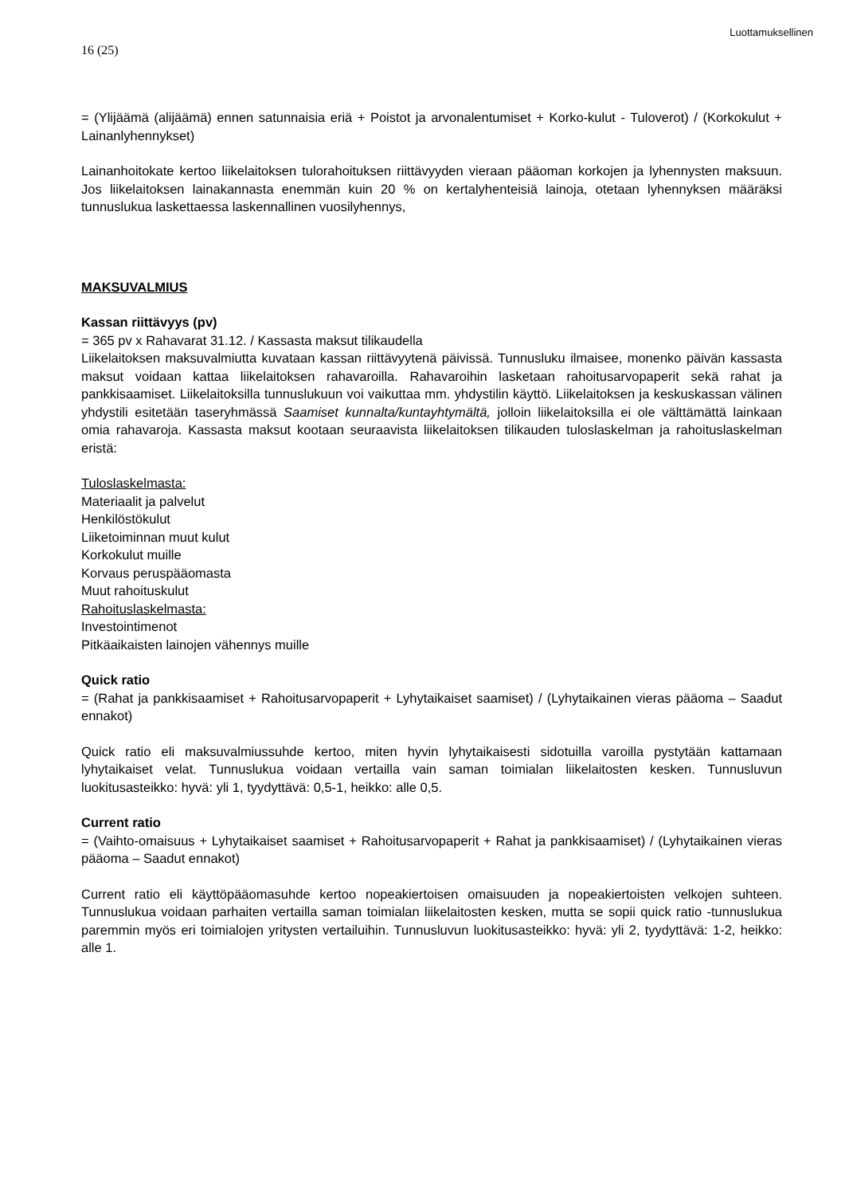Luottamuksellinen
16 (25)
= (Ylijäämä (alijäämä) ennen satunnaisia eriä + Poistot ja arvonalentumiset + Korko-kulut - Tuloverot) / (Korkokulut + Lainanlyhennykset)
Lainanhoitokate kertoo liikelaitoksen tulorahoituksen riittävyyden vieraan pääoman korkojen ja lyhennysten maksuun. Jos liikelaitoksen lainakannasta enemmän kuin 20 % on kertalyhenteisiä lainoja, otetaan lyhennyksen määräksi tunnuslukua laskettaessa laskennallinen vuosilyhennys,
MAKSUVALMIUS
Kassan riittävyys (pv)
= 365 pv x Rahavarat 31.12. / Kassasta maksut tilikaudella
Liikelaitoksen maksuvalmiutta kuvataan kassan riittävyytenä päivissä. Tunnusluku ilmaisee, monenko päivän kassasta maksut voidaan kattaa liikelaitoksen rahavaroilla. Rahavaroihin lasketaan rahoitusarvopaperit sekä rahat ja pankkisaamiset. Liikelaitoksilla tunnuslukuun voi vaikuttaa mm. yhdystilin käyttö. Liikelaitoksen ja keskuskassan välinen yhdystili esitetään taseryhmässä Saamiset kunnalta/kuntayhtymältä, jolloin liikelaitoksilla ei ole välttämättä lainkaan omia rahavaroja. Kassasta maksut kootaan seuraavista liikelaitoksen tilikauden tuloslaskelman ja rahoituslaskelman eristä:
Tuloslaskelmasta:
Materiaalit ja palvelut
Henkilöstökulut
Liiketoiminnan muut kulut
Korkokulut muille
Korvaus peruspääomasta
Muut rahoituskulut
Rahoituslaskelmasta:
Investointimenot
Pitkäaikaisten lainojen vähennys muille
Quick ratio
= (Rahat ja pankkisaamiset + Rahoitusarvopaperit + Lyhytaikaiset saamiset) / (Lyhytaikainen vieras pääoma – Saadut ennakot)
Quick ratio eli maksuvalmiussuhde kertoo, miten hyvin lyhytaikaisesti sidotuilla varoilla pystytään kattamaan lyhytaikaiset velat. Tunnuslukua voidaan vertailla vain saman toimialan liikelaitosten kesken. Tunnusluvun luokitusasteikko: hyvä: yli 1, tyydyttävä: 0,5-1, heikko: alle 0,5.
Current ratio
= (Vaihto-omaisuus + Lyhytaikaiset saamiset + Rahoitusarvopaperit + Rahat ja pankkisaamiset) / (Lyhytaikainen vieras pääoma – Saadut ennakot)
Current ratio eli käyttöpääomasuhde kertoo nopeakiertoisen omaisuuden ja nopeakiertoisten velkojen suhteen. Tunnuslukua voidaan parhaiten vertailla saman toimialan liikelaitosten kesken, mutta se sopii quick ratio -tunnuslukua paremmin myös eri toimialojen yritysten vertailuihin. Tunnusluvun luokitusasteikko: hyvä: yli 2, tyydyttävä: 1-2, heikko: alle 1.